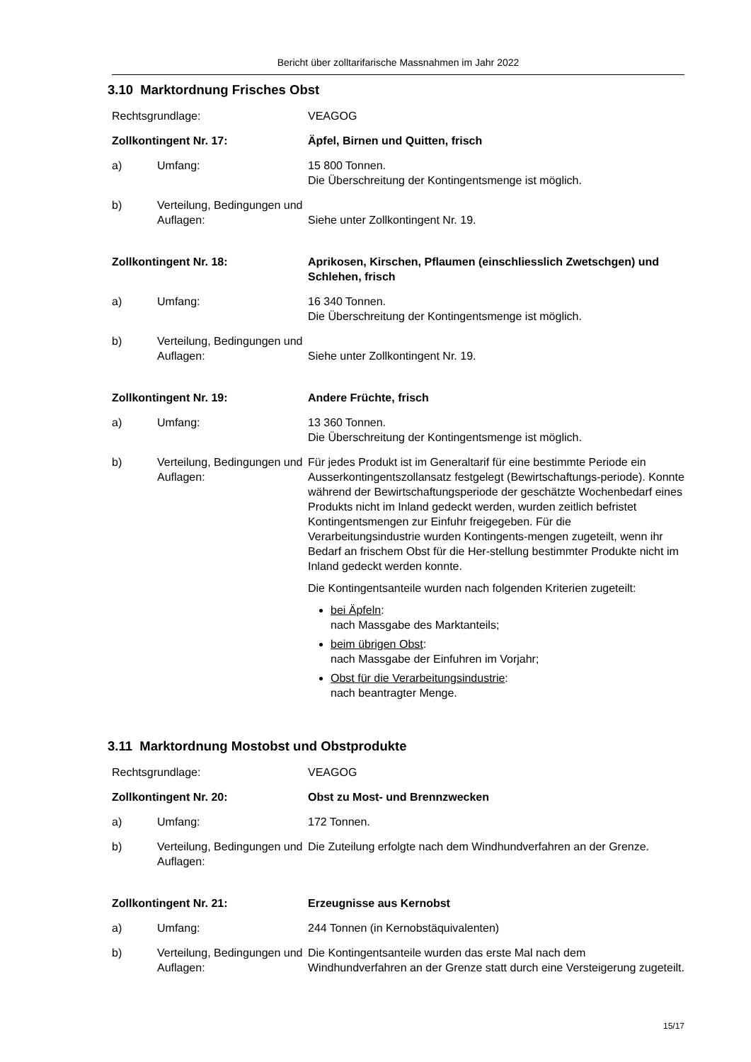Bericht über zolltarifarische Massnahmen im Jahr 2022
3.10 Marktordnung Frisches Obst
Rechtsgrundlage: VEAGOG
Zollkontingent Nr. 17: Äpfel, Birnen und Quitten, frisch
a) Umfang: 15 800 Tonnen.
Die Überschreitung der Kontingentsmenge ist möglich.
b) Verteilung, Bedingungen und Auflagen:
Siehe unter Zollkontingent Nr. 19.
Zollkontingent Nr. 18: Aprikosen, Kirschen, Pflaumen (einschliesslich Zwetschgen) und Schlehen, frisch
a) Umfang: 16 340 Tonnen.
Die Überschreitung der Kontingentsmenge ist möglich.
b) Verteilung, Bedingungen und Auflagen:
Siehe unter Zollkontingent Nr. 19.
Zollkontingent Nr. 19: Andere Früchte, frisch
a) Umfang: 13 360 Tonnen.
Die Überschreitung der Kontingentsmenge ist möglich.
b) Verteilung, Bedingungen und Auflagen:
Für jedes Produkt ist im Generaltarif für eine bestimmte Periode ein Ausserkontingentszollansatz festgelegt (Bewirtschaftungs-periode). Konnte während der Bewirtschaftungsperiode der geschätzte Wochenbedarf eines Produkts nicht im Inland gedeckt werden, wurden zeitlich befristet Kontingentsmengen zur Einfuhr freigegeben. Für die Verarbeitungsindustrie wurden Kontingents-mengen zugeteilt, wenn ihr Bedarf an frischem Obst für die Her-stellung bestimmter Produkte nicht im Inland gedeckt werden konnte.
Die Kontingentsanteile wurden nach folgenden Kriterien zugeteilt:
bei Äpfeln:
nach Massgabe des Marktanteils;
beim übrigen Obst:
nach Massgabe der Einfuhren im Vorjahr;
Obst für die Verarbeitungsindustrie:
nach beantragter Menge.
3.11 Marktordnung Mostobst und Obstprodukte
Rechtsgrundlage: VEAGOG
Zollkontingent Nr. 20: Obst zu Most- und Brennzwecken
a) Umfang: 172 Tonnen.
b) Verteilung, Bedingungen und Auflagen:
Die Zuteilung erfolgte nach dem Windhundverfahren an der Grenze.
Zollkontingent Nr. 21: Erzeugnisse aus Kernobst
a) Umfang: 244 Tonnen (in Kernobstäquivalenten)
b) Verteilung, Bedingungen und Auflagen:
Die Kontingentsanteile wurden das erste Mal nach dem Windhundverfahren an der Grenze statt durch eine Versteigerung zugeteilt.
15/17